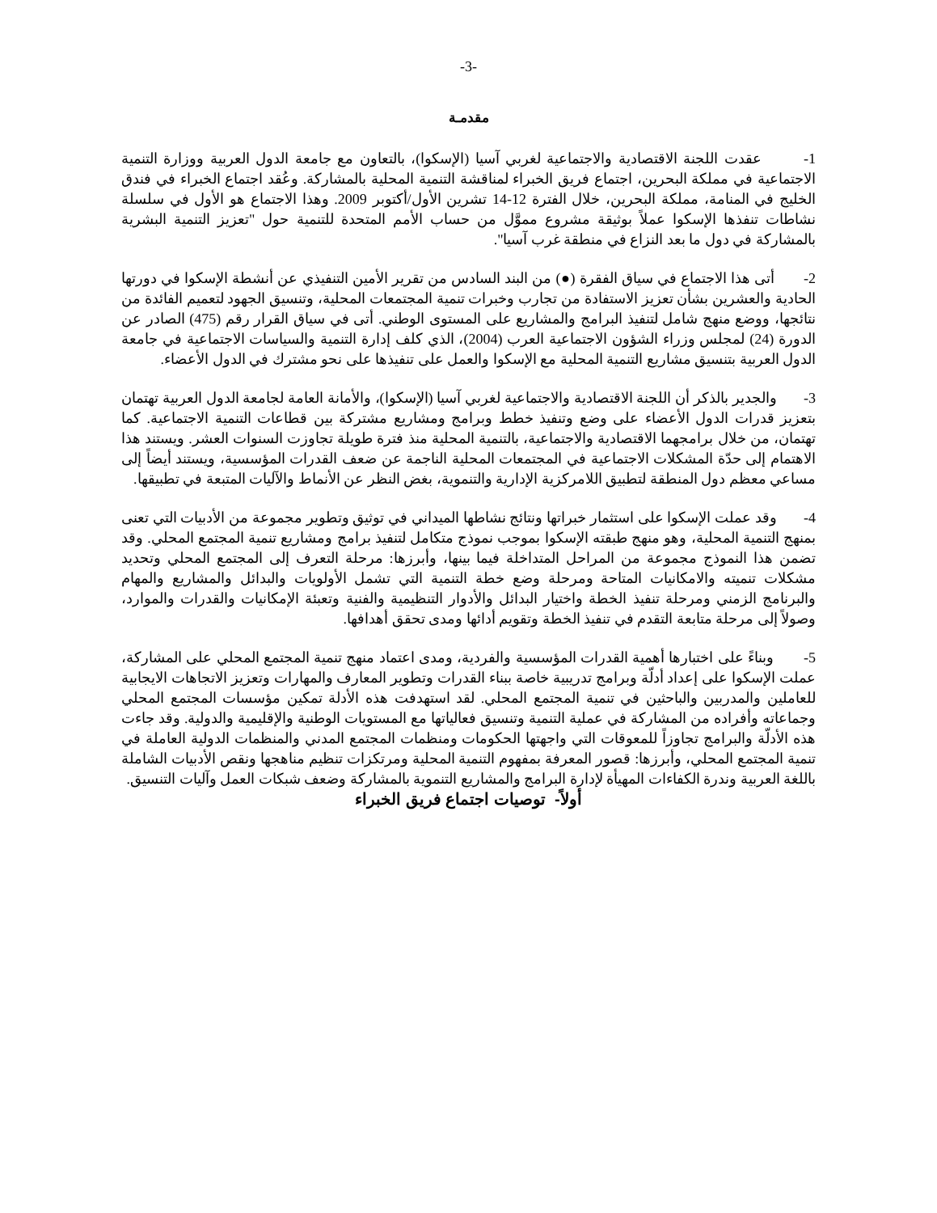-3-
مقدمـة
1- عقدت اللجنة الاقتصادية والاجتماعية لغربي آسيا (الإسكوا)، بالتعاون مع جامعة الدول العربية ووزارة التنمية الاجتماعية في مملكة البحرين، اجتماع فريق الخبراء لمناقشة التنمية المحلية بالمشاركة. وعُقد اجتماع الخبراء في فندق الخليج في المنامة، مملكة البحرين، خلال الفترة 12-14 تشرين الأول/أكتوبر 2009. وهذا الاجتماع هو الأول في سلسلة نشاطات تنفذها الإسكوا عملاً بوثيقة مشروع مموَّل من حساب الأمم المتحدة للتنمية حول "تعزيز التنمية البشرية بالمشاركة في دول ما بعد النزاع في منطقة غرب آسيا".
2- أتى هذا الاجتماع في سياق الفقرة (●) من البند السادس من تقرير الأمين التنفيذي عن أنشطة الإسكوا في دورتها الحادية والعشرين بشأن تعزيز الاستفادة من تجارب وخبرات تنمية المجتمعات المحلية، وتنسيق الجهود لتعميم الفائدة من نتائجها، ووضع منهج شامل لتنفيذ البرامج والمشاريع على المستوى الوطني. أتى في سياق القرار رقم (475) الصادر عن الدورة (24) لمجلس وزراء الشؤون الاجتماعية العرب (2004)، الذي كلف إدارة التنمية والسياسات الاجتماعية في جامعة الدول العربية بتنسيق مشاريع التنمية المحلية مع الإسكوا والعمل على تنفيذها على نحو مشترك في الدول الأعضاء.
3- والجدير بالذكر أن اللجنة الاقتصادية والاجتماعية لغربي آسيا (الإسكوا)، والأمانة العامة لجامعة الدول العربية تهتمان بتعزيز قدرات الدول الأعضاء على وضع وتنفيذ خطط وبرامج ومشاريع مشتركة بين قطاعات التنمية الاجتماعية. كما تهتمان، من خلال برامجهما الاقتصادية والاجتماعية، بالتنمية المحلية منذ فترة طويلة تجاوزت السنوات العشر. ويستند هذا الاهتمام إلى حدّة المشكلات الاجتماعية في المجتمعات المحلية الناجمة عن ضعف القدرات المؤسسية، ويستند أيضاً إلى مساعي معظم دول المنطقة لتطبيق اللامركزية الإدارية والتنموية، بغض النظر عن الأنماط والآليات المتبعة في تطبيقها.
4- وقد عملت الإسكوا على استثمار خبراتها ونتائج نشاطها الميداني في توثيق وتطوير مجموعة من الأدبيات التي تعنى بمنهج التنمية المحلية، وهو منهج طبقته الإسكوا بموجب نموذج متكامل لتنفيذ برامج ومشاريع تنمية المجتمع المحلي. وقد تضمن هذا النموذج مجموعة من المراحل المتداخلة فيما بينها، وأبرزها: مرحلة التعرف إلى المجتمع المحلي وتحديد مشكلات تنميته والامكانيات المتاحة ومرحلة وضع خطة التنمية التي تشمل الأولويات والبدائل والمشاريع والمهام والبرنامج الزمني ومرحلة تنفيذ الخطة واختيار البدائل والأدوار التنظيمية والفنية وتعبئة الإمكانيات والقدرات والموارد، وصولاً إلى مرحلة متابعة التقدم في تنفيذ الخطة وتقويم أدائها ومدى تحقق أهدافها.
5- وبناءً على اختبارها أهمية القدرات المؤسسية والفردية، ومدى اعتماد منهج تنمية المجتمع المحلي على المشاركة، عملت الإسكوا على إعداد أدلّة وبرامج تدريبية خاصة ببناء القدرات وتطوير المعارف والمهارات وتعزيز الاتجاهات الايجابية للعاملين والمدربين والباحثين في تنمية المجتمع المحلي. لقد استهدفت هذه الأدلة تمكين مؤسسات المجتمع المحلي وجماعاته وأفراده من المشاركة في عملية التنمية وتنسيق فعالياتها مع المستويات الوطنية والإقليمية والدولية. وقد جاءت هذه الأدلّة والبرامج تجاوزاً للمعوقات التي واجهتها الحكومات ومنظمات المجتمع المدني والمنظمات الدولية العاملة في تنمية المجتمع المحلي، وأبرزها: قصور المعرفة بمفهوم التنمية المحلية ومرتكزات تنظيم مناهجها ونقص الأدبيات الشاملة باللغة العربية وندرة الكفاءات المهيأة لإدارة البرامج والمشاريع التنموية بالمشاركة وضعف شبكات العمل وآليات التنسيق.
أولاً- توصيات اجتماع فريق الخبراء